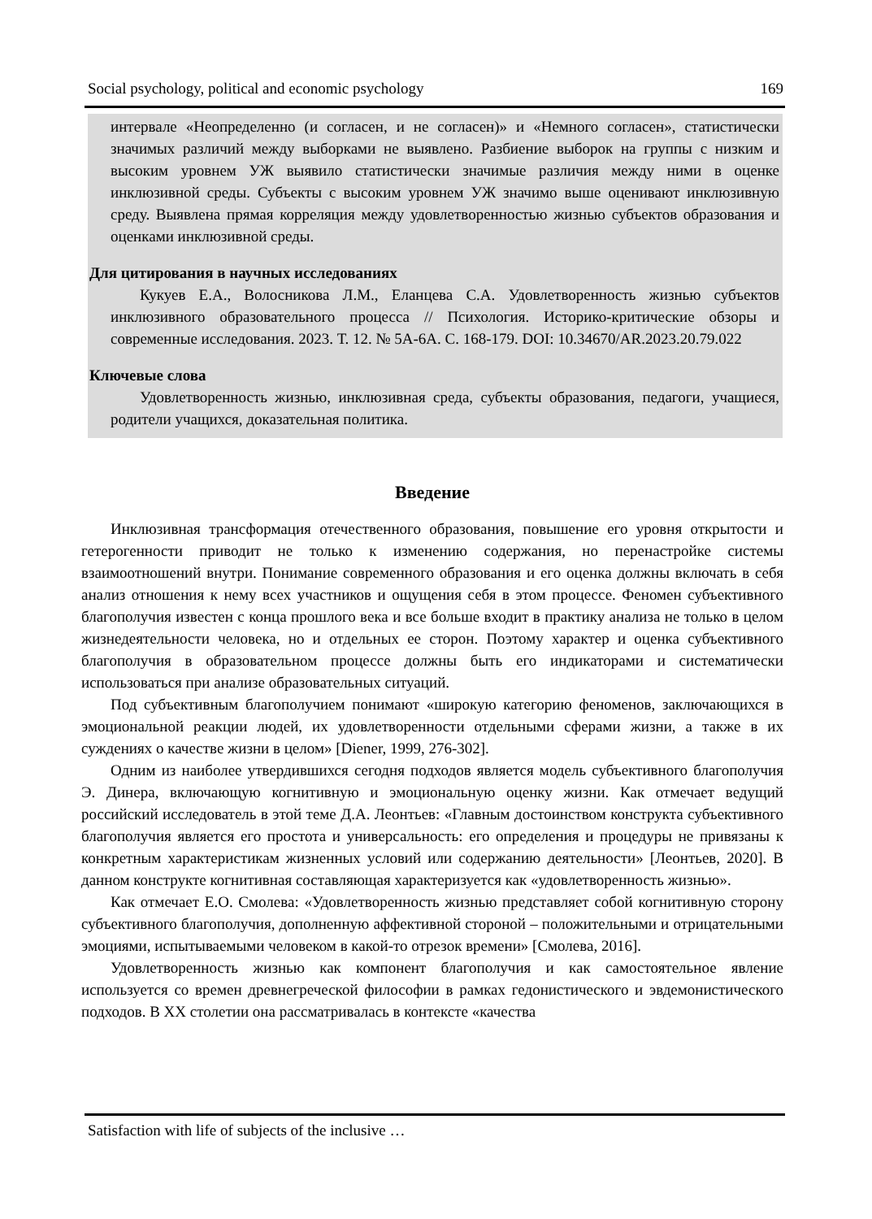Social psychology, political and economic psychology 169
интервале «Неопределенно (и согласен, и не согласен)» и «Немного согласен», статистически значимых различий между выборками не выявлено. Разбиение выборок на группы с низким и высоким уровнем УЖ выявило статистически значимые различия между ними в оценке инклюзивной среды. Субъекты с высоким уровнем УЖ значимо выше оценивают инклюзивную среду. Выявлена прямая корреляция между удовлетворенностью жизнью субъектов образования и оценками инклюзивной среды.
Для цитирования в научных исследованиях
Кукуев Е.А., Волосникова Л.М., Еланцева С.А. Удовлетворенность жизнью субъектов инклюзивного образовательного процесса // Психология. Историко-критические обзоры и современные исследования. 2023. Т. 12. № 5А-6А. С. 168-179. DOI: 10.34670/AR.2023.20.79.022
Ключевые слова
Удовлетворенность жизнью, инклюзивная среда, субъекты образования, педагоги, учащиеся, родители учащихся, доказательная политика.
Введение
Инклюзивная трансформация отечественного образования, повышение его уровня открытости и гетерогенности приводит не только к изменению содержания, но перенастройке системы взаимоотношений внутри. Понимание современного образования и его оценка должны включать в себя анализ отношения к нему всех участников и ощущения себя в этом процессе. Феномен субъективного благополучия известен с конца прошлого века и все больше входит в практику анализа не только в целом жизнедеятельности человека, но и отдельных ее сторон. Поэтому характер и оценка субъективного благополучия в образовательном процессе должны быть его индикаторами и систематически использоваться при анализе образовательных ситуаций.
Под субъективным благополучием понимают «широкую категорию феноменов, заключающихся в эмоциональной реакции людей, их удовлетворенности отдельными сферами жизни, а также в их суждениях о качестве жизни в целом» [Diener, 1999, 276-302].
Одним из наиболее утвердившихся сегодня подходов является модель субъективного благополучия Э. Динера, включающую когнитивную и эмоциональную оценку жизни. Как отмечает ведущий российский исследователь в этой теме Д.А. Леонтьев: «Главным достоинством конструкта субъективного благополучия является его простота и универсальность: его определения и процедуры не привязаны к конкретным характеристикам жизненных условий или содержанию деятельности» [Леонтьев, 2020]. В данном конструкте когнитивная составляющая характеризуется как «удовлетворенность жизнью».
Как отмечает Е.О. Смолева: «Удовлетворенность жизнью представляет собой когнитивную сторону субъективного благополучия, дополненную аффективной стороной – положительными и отрицательными эмоциями, испытываемыми человеком в какой-то отрезок времени» [Смолева, 2016].
Удовлетворенность жизнью как компонент благополучия и как самостоятельное явление используется со времен древнегреческой философии в рамках гедонистического и эвдемонистического подходов. В XX столетии она рассматривалась в контексте «качества
Satisfaction with life of subjects of the inclusive …